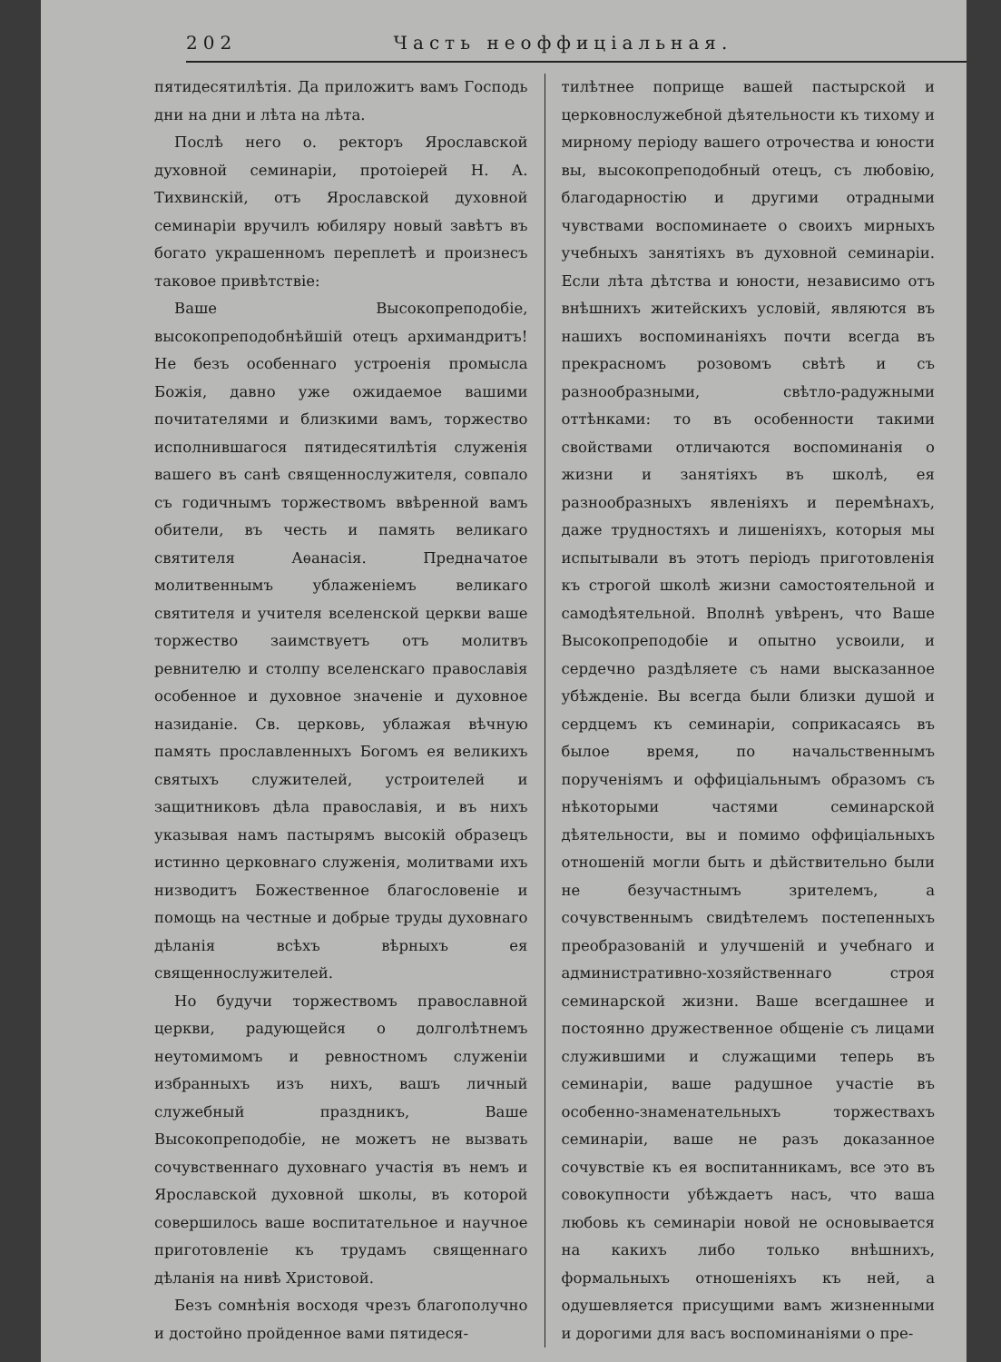202 Часть неоффиціальная.
пятидесятилѣтія. Да приложитъ вамъ Господь дни на дни и лѣта на лѣта.
Послѣ него о. ректоръ Ярославской духовной семинаріи, протоіерей Н. А. Тихвинскій, отъ Ярославской духовной семинаріи вручилъ юбиляру новый завѣтъ въ богато украшенномъ переплетѣ и произнесъ таковое привѣтствіе:
Ваше Высокопреподобіе, высокопреподобнѣйшій отецъ архимандритъ! Не безъ особеннаго устроенія промысла Божія, давно уже ожидаемое вашими почитателями и близкими вамъ, торжество исполнившагося пятидесятилѣтія служенія вашего въ санѣ священнослужителя, совпало съ годичнымъ торжествомъ ввѣренной вамъ обители, въ честь и память великаго святителя Аѳанасія. Предначатое молитвеннымъ ублаженіемъ великаго святителя и учителя вселенской церкви ваше торжество заимствуетъ отъ молитвъ ревнителю и столпу вселенскаго православія особенное и духовное значеніе и духовное назиданіе. Св. церковь, ублажая вѣчную память прославленныхъ Богомъ ея великихъ святыхъ служителей, устроителей и защитниковъ дѣла православія, и въ нихъ указывая намъ пастырямъ высокій образецъ истинно церковнаго служенія, молитвами ихъ низводитъ Божественное благословеніе и помощь на честные и добрые труды духовнаго дѣланія всѣхъ вѣрныхъ ея священнослужителей.
Но будучи торжествомъ православной церкви, радующейся о долголѣтнемъ неутомимомъ и ревностномъ служеніи избранныхъ изъ нихъ, вашъ личный служебный праздникъ, Ваше Высокопреподобіе, не можетъ не вызвать сочувственнаго духовнаго участія въ немъ и Ярославской духовной школы, въ которой совершилось ваше воспитательное и научное приготовленіе къ трудамъ священнаго дѣланія на нивѣ Христовой.
Безъ сомнѣнія восходя чрезъ благополучно и достойно пройденное вами пятидеся-
тилѣтнее поприще вашей пастырской и церковнослужебной дѣятельности къ тихому и мирному періоду вашего отрочества и юности вы, высокопреподобный отецъ, съ любовію, благодарностію и другими отрадными чувствами воспоминаете о своихъ мирныхъ учебныхъ занятіяхъ въ духовной семинаріи. Если лѣта дѣтства и юности, независимо отъ внѣшнихъ житейскихъ условій, являются въ нашихъ воспоминаніяхъ почти всегда въ прекрасномъ розовомъ свѣтѣ и съ разнообразными, свѣтло-радужными оттѣнками: то въ особенности такими свойствами отличаются воспоминанія о жизни и занятіяхъ въ школѣ, ея разнообразныхъ явленіяхъ и перемѣнахъ, даже трудностяхъ и лишеніяхъ, которыя мы испытывали въ этотъ періодъ приготовленія къ строгой школѣ жизни самостоятельной и самодѣятельной. Вполнѣ увѣренъ, что Ваше Высокопреподобіе и опытно усвоили, и сердечно раздѣляете съ нами высказанное убѣжденіе. Вы всегда были близки душой и сердцемъ къ семинаріи, соприкасаясь въ былое время, по начальственнымъ порученіямъ и оффиціальнымъ образомъ съ нѣкоторыми частями семинарской дѣятельности, вы и помимо оффиціальныхъ отношеній могли быть и дѣйствительно были не безучастнымъ зрителемъ, а сочувственнымъ свидѣтелемъ постепенныхъ преобразованій и улучшеній и учебнаго и административно-хозяйственнаго строя семинарской жизни. Ваше всегдашнее и постоянно дружественное общеніе съ лицами служившими и служащими теперь въ семинаріи, ваше радушное участіе въ особенно-знаменательныхъ торжествахъ семинаріи, ваше не разъ доказанное сочувствіе къ ея воспитанникамъ, все это въ совокупности убѣждаетъ насъ, что ваша любовь къ семинаріи новой не основывается на какихъ либо только внѣшнихъ, формальныхъ отношеніяхъ къ ней, а одушевляется присущими вамъ жизненными и дорогими для васъ воспоминаніями о пре-